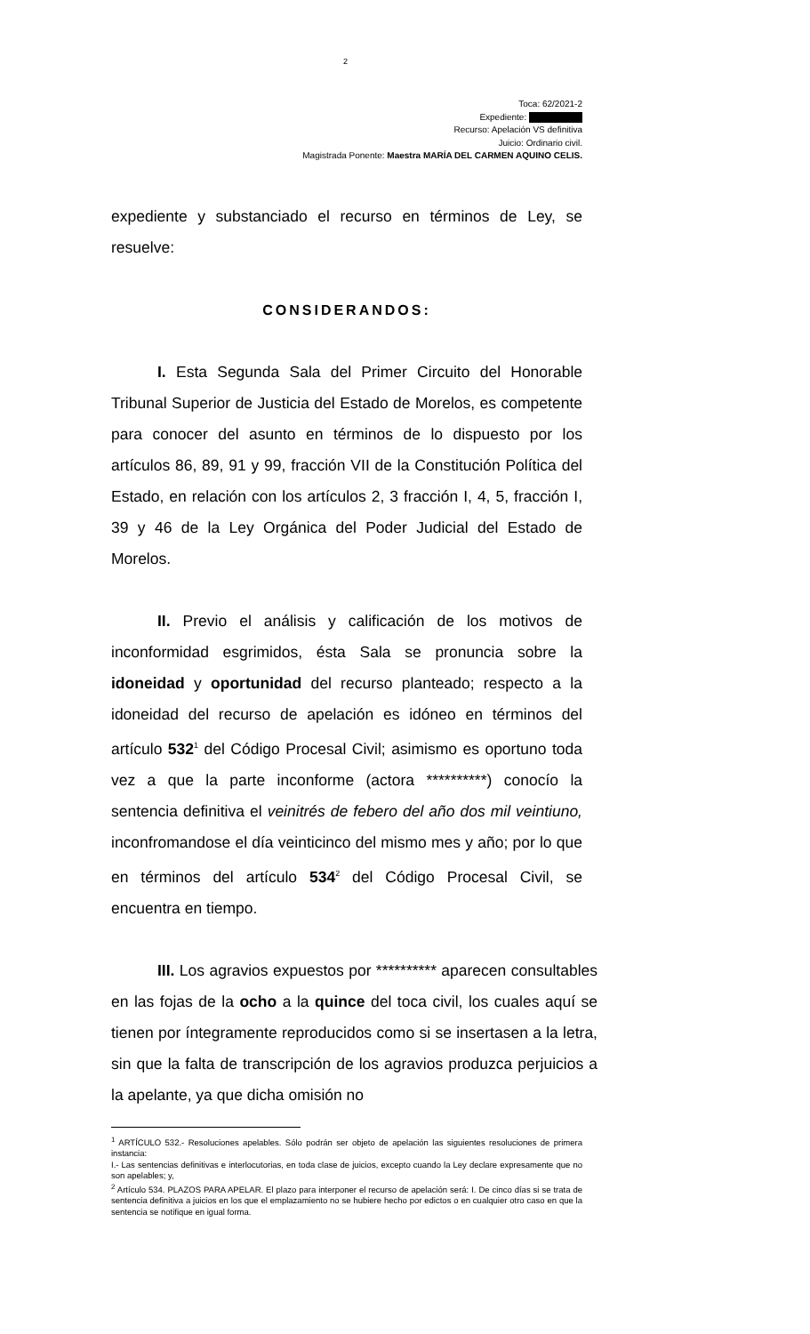2
Toca: 62/2021-2
Expediente:
Recurso: Apelación VS definitiva
Juicio: Ordinario civil.
Magistrada Ponente: Maestra MARÍA DEL CARMEN AQUINO CELIS.
expediente y substanciado el recurso en términos de Ley, se resuelve:
CONSIDERANDOS:
I. Esta Segunda Sala del Primer Circuito del Honorable Tribunal Superior de Justicia del Estado de Morelos, es competente para conocer del asunto en términos de lo dispuesto por los artículos 86, 89, 91 y 99, fracción VII de la Constitución Política del Estado, en relación con los artículos 2, 3 fracción I, 4, 5, fracción I, 39 y 46 de la Ley Orgánica del Poder Judicial del Estado de Morelos.
II. Previo el análisis y calificación de los motivos de inconformidad esgrimidos, ésta Sala se pronuncia sobre la idoneidad y oportunidad del recurso planteado; respecto a la idoneidad del recurso de apelación es idóneo en términos del artículo 532<sup>1</sup> del Código Procesal Civil; asimismo es oportuno toda vez a que la parte inconforme (actora **********) conocío la sentencia definitiva el veinitrés de febero del año dos mil veintiuno, inconfromandose el día veinticinco del mismo mes y año; por lo que en términos del artículo 534<sup>2</sup> del Código Procesal Civil, se encuentra en tiempo.
III. Los agravios expuestos por ********** aparecen consultables en las fojas de la ocho a la quince del toca civil, los cuales aquí se tienen por íntegramente reproducidos como si se insertasen a la letra, sin que la falta de transcripción de los agravios produzca perjuicios a la apelante, ya que dicha omisión no
<sup>1</sup> ARTÍCULO 532.- Resoluciones apelables. Sólo podrán ser objeto de apelación las siguientes resoluciones de primera instancia:
I.- Las sentencias definitivas e interlocutorias, en toda clase de juicios, excepto cuando la Ley declare expresamente que no son apelables; y,
<sup>2</sup> Artículo 534. PLAZOS PARA APELAR. El plazo para interponer el recurso de apelación será: I. De cinco días si se trata de sentencia definitiva a juicios en los que el emplazamiento no se hubiere hecho por edictos o en cualquier otro caso en que la sentencia se notifique en igual forma.